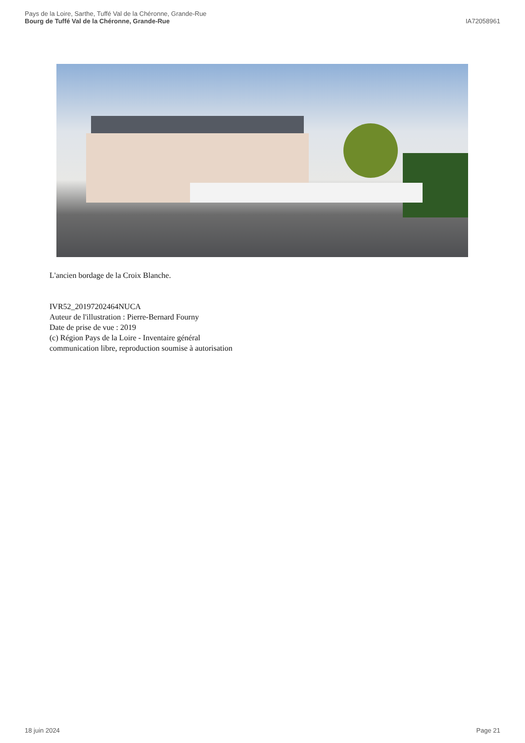Pays de la Loire, Sarthe, Tuffé Val de la Chéronne, Grande-Rue
Bourg de Tuffé Val de la Chéronne, Grande-Rue
IA72058961
L'ancien bordage de la Croix Blanche.
IVR52_20197202464NUCA
Auteur de l'illustration : Pierre-Bernard Fourny
Date de prise de vue : 2019
(c) Région Pays de la Loire - Inventaire général
communication libre, reproduction soumise à autorisation
18 juin 2024 Page 21